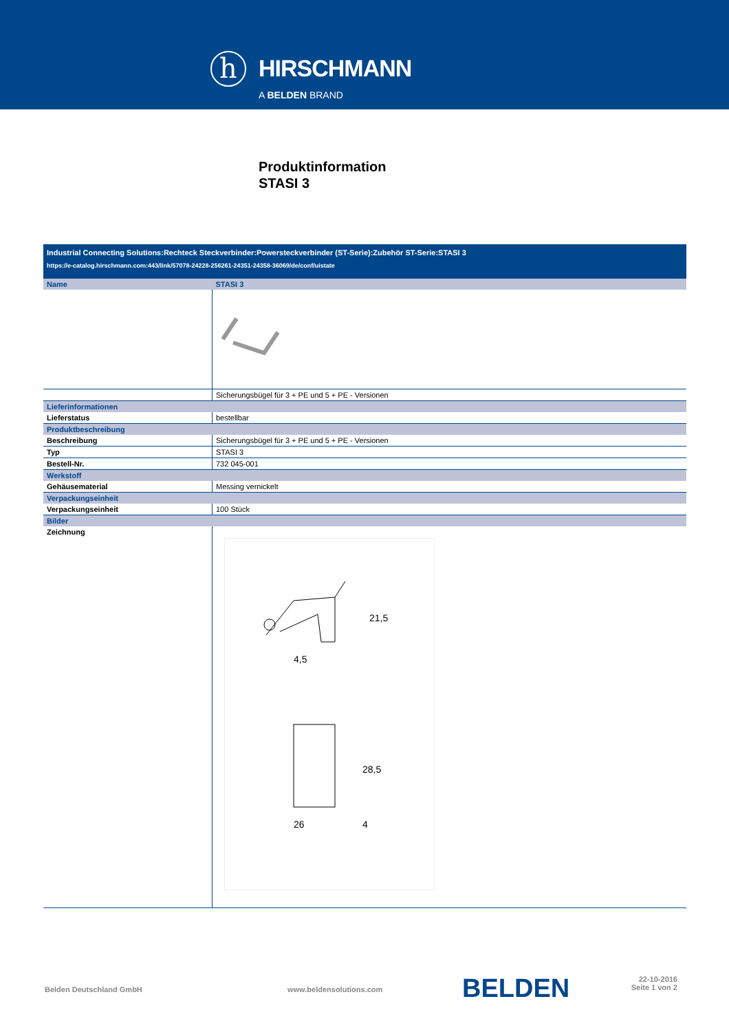h HIRSCHMANN
A BELDEN BRAND
Produktinformation
STASI 3
| Industrial Connecting Solutions:Rechteck Steckverbinder:Powersteckverbinder (ST-Serie):Zubehör ST-Serie:STASI 3 https://e-catalog.hirschmann.com:443/link/57078-24228-256261-24351-24358-36069/de/conf/uistate | |
| Name | STASI 3 |
| | Sicherungsbügel für 3 + PE und 5 + PE - Versionen |
| Lieferinformationen | |
| Lieferstatus | bestellbar |
| Produktbeschreibung | |
| Beschreibung | Sicherungsbügel für 3 + PE und 5 + PE - Versionen |
| Typ | STASI 3 |
| Bestell-Nr. | 732 045-001 |
| Werkstoff | |
| Gehäusematerial | Messing vernickelt |
| Verpackungseinheit | |
| Verpackungseinheit | 100 Stück |
| Bilder | |
| Zeichnung | 21,5 4,5 28,5 26 4 |
Belden Deutschland GmbH www.beldensolutions.com BELDEN
22-10-2016
Seite 1 von 2